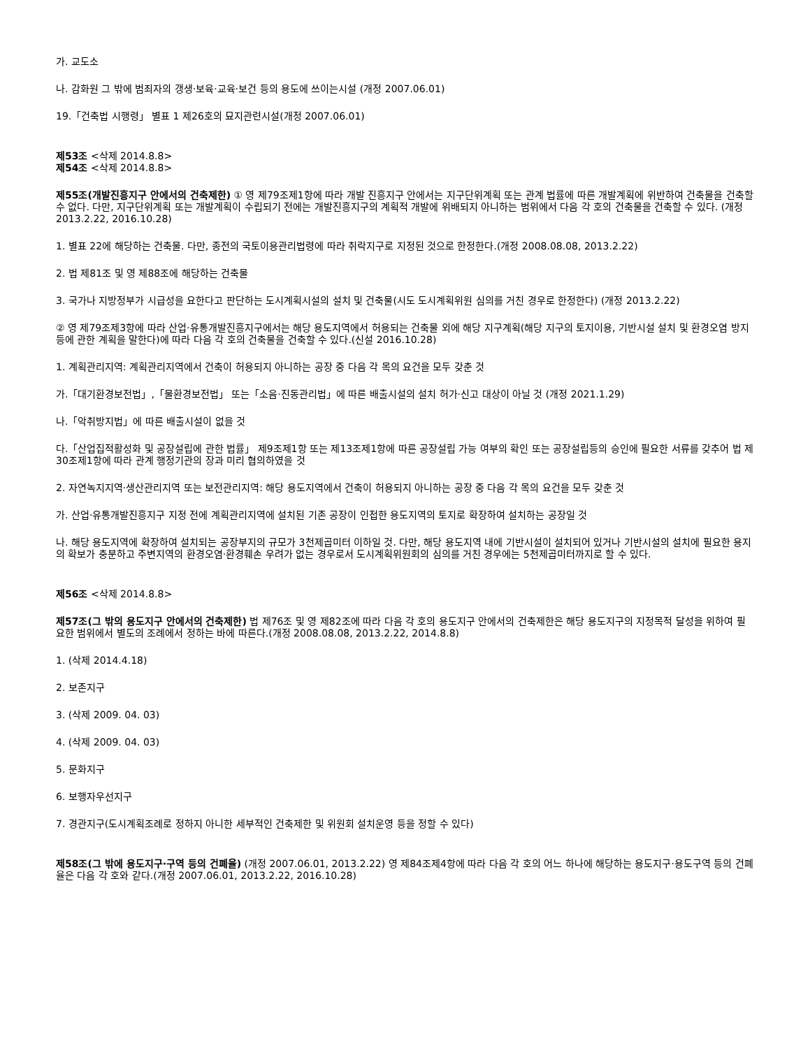가. 교도소
나. 감화원 그 밖에 범죄자의 갱생·보육·교육·보건 등의 용도에 쓰이는시설 (개정 2007.06.01)
19.「건축법 시행령」 별표 1 제26호의 묘지관련시설(개정 2007.06.01)
제53조 <삭제 2014.8.8>
제54조 <삭제 2014.8.8>
제55조(개발진흥지구 안에서의 건축제한) ① 영 제79조제1항에 따라 개발 진흥지구 안에서는 지구단위계획 또는 관계 법률에 따른 개발계획에 위반하여 건축물을 건축할 수 없다. 다만, 지구단위계획 또는 개발계획이 수립되기 전에는 개발진흥지구의 계획적 개발에 위배되지 아니하는 범위에서 다음 각 호의 건축물을 건축할 수 있다. (개정 2013.2.22, 2016.10.28)
1. 별표 22에 해당하는 건축물. 다만, 종전의 국토이용관리법령에 따라 취락지구로 지정된 것으로 한정한다.(개정 2008.08.08, 2013.2.22)
2. 법 제81조 및 영 제88조에 해당하는 건축물
3. 국가나 지방정부가 시급성을 요한다고 판단하는 도시계획시설의 설치 및 건축물(시도 도시계획위원 심의를 거친 경우로 한정한다) (개정 2013.2.22)
② 영 제79조제3항에 따라 산업·유통개발진흥지구에서는 해당 용도지역에서 허용되는 건축물 외에 해당 지구계획(해당 지구의 토지이용, 기반시설 설치 및 환경오염 방지 등에 관한 계획을 말한다)에 따라 다음 각 호의 건축물을 건축할 수 있다.(신설 2016.10.28)
1. 계획관리지역: 계획관리지역에서 건축이 허용되지 아니하는 공장 중 다음 각 목의 요건을 모두 갖춘 것
가.「대기환경보전법」,「물환경보전법」 또는「소음·진동관리법」에 따른 배출시설의 설치 허가·신고 대상이 아닐 것 (개정 2021.1.29)
나.「악취방지법」에 따른 배출시설이 없을 것
다.「산업집적활성화 및 공장설립에 관한 법률」 제9조제1항 또는 제13조제1항에 따른 공장설립 가능 여부의 확인 또는 공장설립등의 승인에 필요한 서류를 갖추어 법 제30조제1항에 따라 관계 행정기관의 장과 미리 협의하였을 것
2. 자연녹지지역·생산관리지역 또는 보전관리지역: 해당 용도지역에서 건축이 허용되지 아니하는 공장 중 다음 각 목의 요건을 모두 갖춘 것
가. 산업·유통개발진흥지구 지정 전에 계획관리지역에 설치된 기존 공장이 인접한 용도지역의 토지로 확장하여 설치하는 공장일 것
나. 해당 용도지역에 확장하여 설치되는 공장부지의 규모가 3천제곱미터 이하일 것. 다만, 해당 용도지역 내에 기반시설이 설치되어 있거나 기반시설의 설치에 필요한 용지의 확보가 충분하고 주변지역의 환경오염·환경훼손 우려가 없는 경우로서 도시계획위원회의 심의를 거친 경우에는 5천제곱미터까지로 할 수 있다.
제56조 <삭제 2014.8.8>
제57조(그 밖의 용도지구 안에서의 건축제한) 법 제76조 및 영 제82조에 따라 다음 각 호의 용도지구 안에서의 건축제한은 해당 용도지구의 지정목적 달성을 위하여 필요한 범위에서 별도의 조례에서 정하는 바에 따른다.(개정 2008.08.08, 2013.2.22, 2014.8.8)
1. (삭제 2014.4.18)
2. 보존지구
3. (삭제 2009. 04. 03)
4. (삭제 2009. 04. 03)
5. 문화지구
6. 보행자우선지구
7. 경관지구(도시계획조례로 정하지 아니한 세부적인 건축제한 및 위원회 설치운영 등을 정할 수 있다)
제58조(그 밖에 용도지구·구역 등의 건폐율) (개정 2007.06.01, 2013.2.22) 영 제84조제4항에 따라 다음 각 호의 어느 하나에 해당하는 용도지구·용도구역 등의 건폐율은 다음 각 호와 같다.(개정 2007.06.01, 2013.2.22, 2016.10.28)